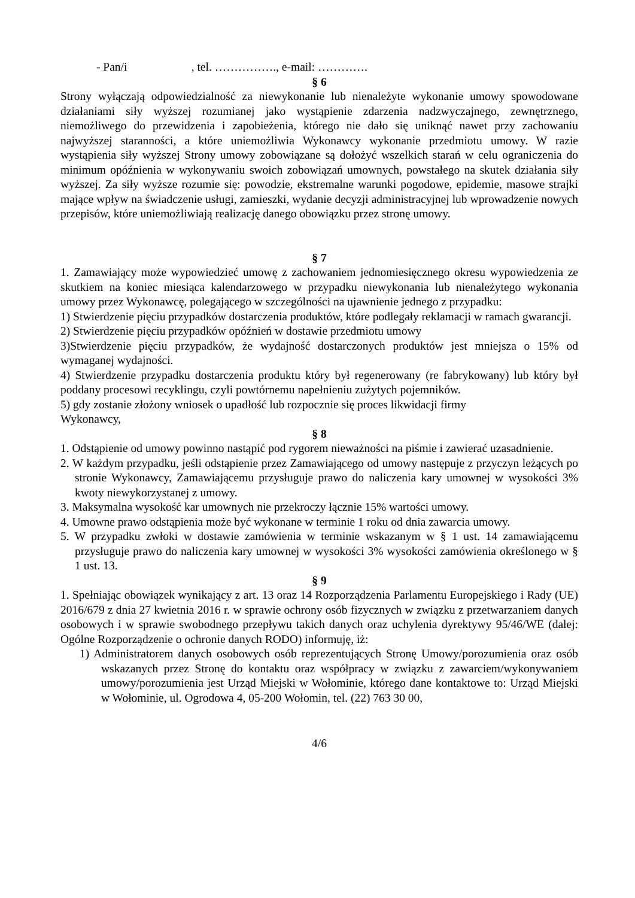- Pan/i , tel. ……………., e-mail: ………….
§ 6
Strony wyłączają odpowiedzialność za niewykonanie lub nienależyte wykonanie umowy spowodowane działaniami siły wyższej rozumianej jako wystąpienie zdarzenia nadzwyczajnego, zewnętrznego, niemożliwego do przewidzenia i zapobieżenia, którego nie dało się uniknąć nawet przy zachowaniu najwyższej staranności, a które uniemożliwia Wykonawcy wykonanie przedmiotu umowy. W razie wystąpienia siły wyższej Strony umowy zobowiązane są dołożyć wszelkich starań w celu ograniczenia do minimum opóźnienia w wykonywaniu swoich zobowiązań umownych, powstałego na skutek działania siły wyższej. Za siły wyższe rozumie się: powodzie, ekstremalne warunki pogodowe, epidemie, masowe strajki mające wpływ na świadczenie usługi, zamieszki, wydanie decyzji administracyjnej lub wprowadzenie nowych przepisów, które uniemożliwiają realizację danego obowiązku przez stronę umowy.
§ 7
1. Zamawiający może wypowiedzieć umowę z zachowaniem jednomiesięcznego okresu wypowiedzenia ze skutkiem na koniec miesiąca kalendarzowego w przypadku niewykonania lub nienależytego wykonania umowy przez Wykonawcę, polegającego w szczególności na ujawnienie jednego z przypadku:
1) Stwierdzenie pięciu przypadków dostarczenia produktów, które podlegały reklamacji w ramach gwarancji.
2) Stwierdzenie pięciu przypadków opóźnień w dostawie przedmiotu umowy
3)Stwierdzenie pięciu przypadków, że wydajność dostarczonych produktów jest mniejsza o 15% od wymaganej wydajności.
4) Stwierdzenie przypadku dostarczenia produktu który był regenerowany (re fabrykowany) lub który był poddany procesowi recyklingu, czyli powtórnemu napełnieniu zużytych pojemników.
5) gdy zostanie złożony wniosek o upadłość lub rozpocznie się proces likwidacji firmy
Wykonawcy,
§ 8
1. Odstąpienie od umowy powinno nastąpić pod rygorem nieważności na piśmie i zawierać uzasadnienie.
2. W każdym przypadku, jeśli odstąpienie przez Zamawiającego od umowy następuje z przyczyn leżących po stronie Wykonawcy, Zamawiającemu przysługuje prawo do naliczenia kary umownej w wysokości 3% kwoty niewykorzystanej z umowy.
3. Maksymalna wysokość kar umownych nie przekroczy łącznie 15% wartości umowy.
4. Umowne prawo odstąpienia może być wykonane w terminie 1 roku od dnia zawarcia umowy.
5. W przypadku zwłoki w dostawie zamówienia w terminie wskazanym w § 1 ust. 14 zamawiającemu przysługuje prawo do naliczenia kary umownej w wysokości 3% wysokości zamówienia określonego w § 1 ust. 13.
§ 9
1. Spełniając obowiązek wynikający z art. 13 oraz 14 Rozporządzenia Parlamentu Europejskiego i Rady (UE) 2016/679 z dnia 27 kwietnia 2016 r. w sprawie ochrony osób fizycznych w związku z przetwarzaniem danych osobowych i w sprawie swobodnego przepływu takich danych oraz uchylenia dyrektywy 95/46/WE (dalej: Ogólne Rozporządzenie o ochronie danych RODO) informuję, iż:
1) Administratorem danych osobowych osób reprezentujących Stronę Umowy/porozumienia oraz osób wskazanych przez Stronę do kontaktu oraz współpracy w związku z zawarciem/wykonywaniem umowy/porozumienia jest Urząd Miejski w Wołominie, którego dane kontaktowe to: Urząd Miejski w Wołominie, ul. Ogrodowa 4, 05-200 Wołomin, tel. (22) 763 30 00,
4/6